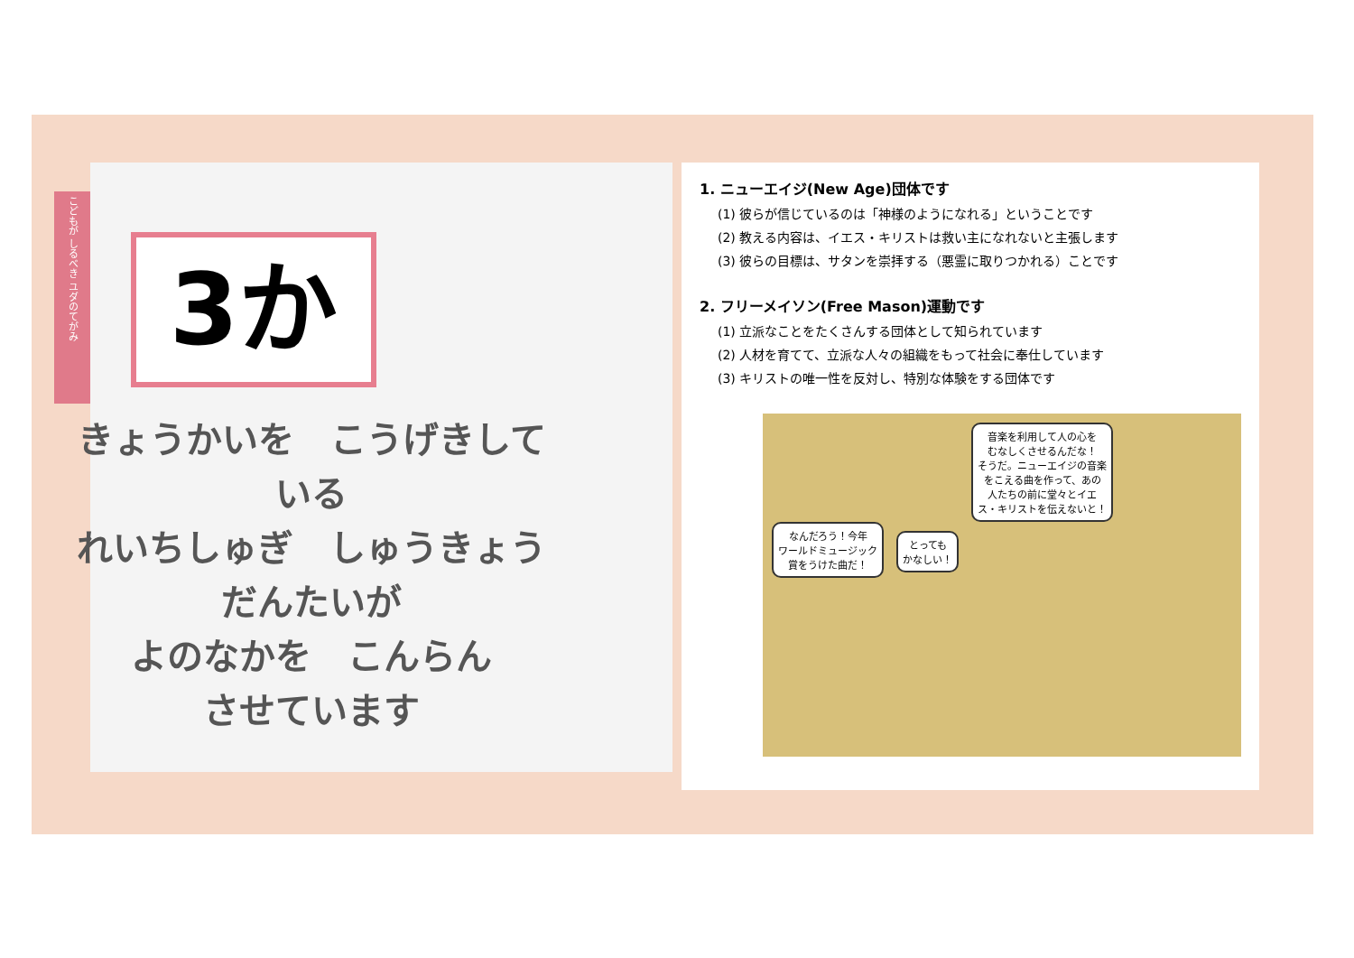こどもが しるべき ユダのてがみ
3か
きょうかいを　こうげきしている
れいちしゅぎ　しゅうきょうだんたいが
よのなかを　こんらん
させています
1. ニューエイジ(New Age)団体です
(1) 彼らが信じているのは「神様のようになれる」ということです
(2) 教える内容は、イエス・キリストは救い主になれないと主張します
(3) 彼らの目標は、サタンを崇拝する（悪霊に取りつかれる）ことです
2. フリーメイソン(Free Mason)運動です
(1) 立派なことをたくさんする団体として知られています
(2) 人材を育てて、立派な人々の組織をもって社会に奉仕しています
(3) キリストの唯一性を反対し、特別な体験をする団体です
なんだろう！今年
ワールドミュージック
賞をうけた曲だ！
とっても
かなしい！
音楽を利用して人の心を
むなしくさせるんだな！
そうだ。ニューエイジの音楽
をこえる曲を作って、あの
人たちの前に堂々とイエ
ス・キリストを伝えないと！